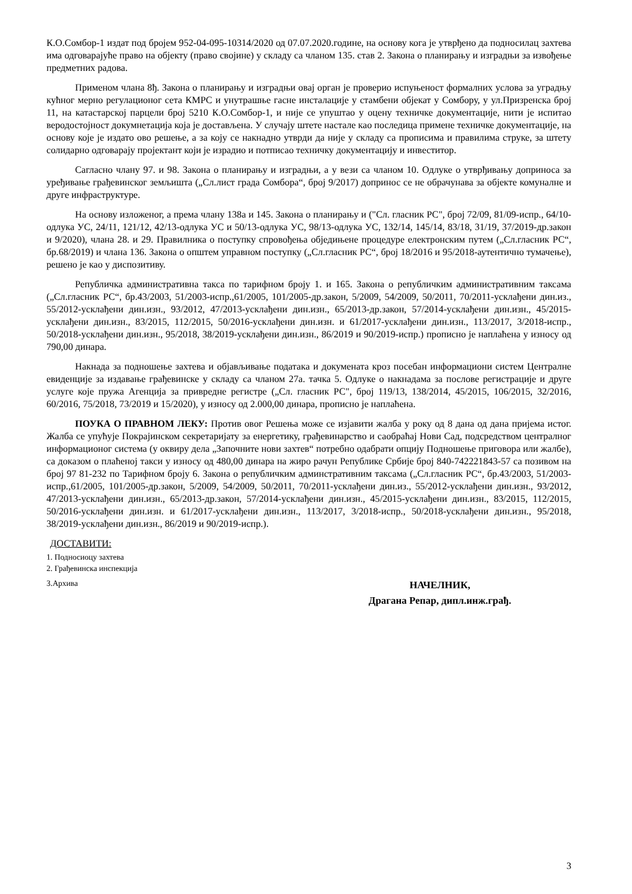К.О.Сомбор-1 издат под бројем 952-04-095-10314/2020 од 07.07.2020.године, на основу кога је утврђено да подносилац захтева има одговарајуће право на објекту (право својине) у складу са чланом 135. став 2. Закона о планирању и изградњи за извођење предметних радова.
Применом члана 8ђ. Закона о планирању и изградњи овај орган је проверио испуњеност формалних услова за уградњу кућног мерно регулационог сета КМРС и унутрашње гасне инсталације у стамбени објекат у Сомбору, у ул.Призренска број 11, на катастарској парцели број 5210 К.О.Сомбор-1, и није се упуштао у оцену техничке документације, нити је испитао веродостојност докумнетација која је достављена. У случају штете настале као последица примене техничке документације, на основу које је издато ово решење, а за коју се накнадно утврди да није у складу са прописима и правилима струке, за штету солидарно одговарају пројектант који је израдио и потписао техничку документацију и инвеститор.
Сагласно члану 97. и 98. Закона о планирању и изградњи, а у вези са чланом 10. Одлуке о утврђивању доприноса за уређивање грађевинског земљишта („Сл.лист града Сомбора“, број 9/2017) допринос се не обрачунава за објекте комуналне и друге инфраструктуре.
На основу изложеног, а према члану 138а и 145. Закона о планирању и ("Сл. гласник РС", број 72/09, 81/09-испр., 64/10-одлука УС, 24/11, 121/12, 42/13-одлука УС и 50/13-одлука УС, 98/13-одлука УС, 132/14, 145/14, 83/18, 31/19, 37/2019-др.закон и 9/2020), члана 28. и 29. Правилника о поступку спровођења обједињене процедуре електронским путем („Сл.гласник РС“, бр.68/2019) и члана 136. Закона о општем управном поступку („Сл.гласник РС“, број 18/2016 и 95/2018-аутентично тумачење), решено је као у диспозитиву.
Републичка административна такса по тарифном броју 1. и 165. Закона о републичким административним таксама („Сл.гласник РС“, бр.43/2003, 51/2003-испр.,61/2005, 101/2005-др.закон, 5/2009, 54/2009, 50/2011, 70/2011-усклађени дин.из., 55/2012-усклађени дин.изн., 93/2012, 47/2013-усклађени дин.изн., 65/2013-др.закон, 57/2014-усклађени дин.изн., 45/2015-усклађени дин.изн., 83/2015, 112/2015, 50/2016-усклађени дин.изн. и 61/2017-усклађени дин.изн., 113/2017, 3/2018-испр., 50/2018-усклађени дин.изн., 95/2018, 38/2019-усклађени дин.изн., 86/2019 и 90/2019-испр.) прописно је наплаћена у износу од 790,00 динара.
Накнада за подношење захтева и објављивање података и докумената кроз посебан информациони систем Централне евиденције за издавање грађевинске у складу са чланом 27а. тачка 5. Одлуке о накнадама за послове регистрације и друге услуге које пружа Агенција за привредне регистре („Сл. гласник РС", број 119/13, 138/2014, 45/2015, 106/2015, 32/2016, 60/2016, 75/2018, 73/2019 и 15/2020), у износу од 2.000,00 динара, прописно је наплаћена.
ПОУКА О ПРАВНОМ ЛЕКУ: Против овог Решења може се изјавити жалба у року од 8 дана од дана пријема истог. Жалба се упућује Покрајинском секретаријату за енергетику, грађевинарство и саобраћај Нови Сад, подсредством централног информационог система (у оквиру дела „Започните нови захтев“ потребно одабрати опцију Подношење приговора или жалбе), са доказом о плаћеној такси у износу од 480,00 динара на жиро рачун Републике Србије број 840-742221843-57 са позивом на број 97 81-232 по Тарифном броју 6. Закона о републичким админстративним таксама („Сл.гласник РС“, бр.43/2003, 51/2003-испр.,61/2005, 101/2005-др.закон, 5/2009, 54/2009, 50/2011, 70/2011-усклађени дин.из., 55/2012-усклађени дин.изн., 93/2012, 47/2013-усклађени дин.изн., 65/2013-др.закон, 57/2014-усклађени дин.изн., 45/2015-усклађени дин.изн., 83/2015, 112/2015, 50/2016-усклађени дин.изн. и 61/2017-усклађени дин.изн., 113/2017, 3/2018-испр., 50/2018-усклађени дин.изн., 95/2018, 38/2019-усклађени дин.изн., 86/2019 и 90/2019-испр.).
ДОСТАВИТИ:
1. Подносиоцу захтева
2. Грађевинска инспекција
3.Архива
НАЧЕЛНИК,
Драгана Репар, дипл.инж.грађ.
3